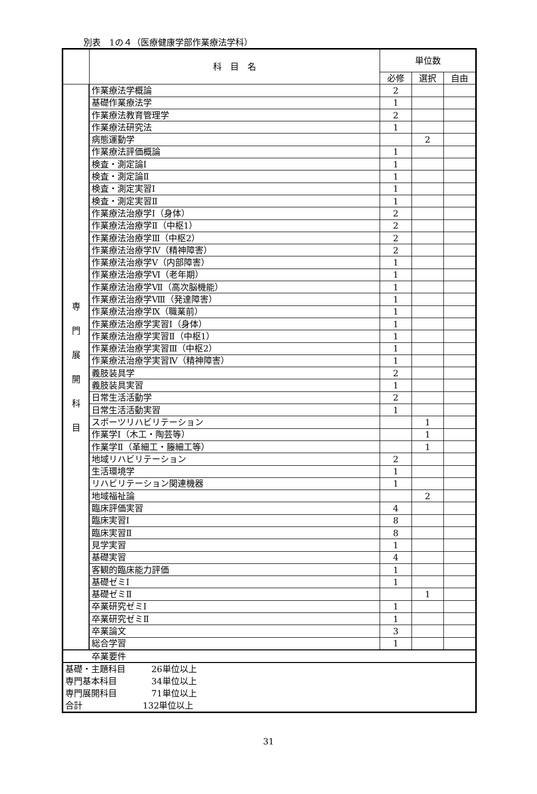別表　1の４（医療健康学部作業療法学科）
| | 科 目 名 | 単位数 | | |
| --- | --- | --- | --- | --- |
| | | 必修 | 選択 | 自由 |
| 専 門 展 開 科 目 | 作業療法学概論 | 2 | | |
| | 基礎作業療法学 | 1 | | |
| | 作業療法教育管理学 | 2 | | |
| | 作業療法研究法 | 1 | | |
| | 病態運動学 | | 2 | |
| | 作業療法評価概論 | 1 | | |
| | 検査・測定論Ⅰ | 1 | | |
| | 検査・測定論Ⅱ | 1 | | |
| | 検査・測定実習Ⅰ | 1 | | |
| | 検査・測定実習Ⅱ | 1 | | |
| | 作業療法治療学Ⅰ（身体） | 2 | | |
| | 作業療法治療学Ⅱ（中枢1） | 2 | | |
| | 作業療法治療学Ⅲ（中枢2） | 2 | | |
| | 作業療法治療学Ⅳ（精神障害） | 2 | | |
| | 作業療法治療学Ⅴ（内部障害） | 1 | | |
| | 作業療法治療学Ⅵ（老年期） | 1 | | |
| | 作業療法治療学Ⅶ（高次脳機能） | 1 | | |
| | 作業療法治療学Ⅷ（発達障害） | 1 | | |
| | 作業療法治療学Ⅸ（職業前） | 1 | | |
| | 作業療法治療学実習Ⅰ（身体） | 1 | | |
| | 作業療法治療学実習Ⅱ（中枢1） | 1 | | |
| | 作業療法治療学実習Ⅲ（中枢2） | 1 | | |
| | 作業療法治療学実習Ⅳ（精神障害） | 1 | | |
| | 義肢装具学 | 2 | | |
| | 義肢装具実習 | 1 | | |
| | 日常生活活動学 | 2 | | |
| | 日常生活活動実習 | 1 | | |
| | スポーツリハビリテーション | | 1 | |
| | 作業学Ⅰ（木工・陶芸等） | | 1 | |
| | 作業学Ⅱ（革細工・籐細工等） | | 1 | |
| | 地域リハビリテーション | 2 | | |
| | 生活環境学 | 1 | | |
| | リハビリテーション関連機器 | 1 | | |
| | 地域福祉論 | | 2 | |
| | 臨床評価実習 | 4 | | |
| | 臨床実習Ⅰ | 8 | | |
| | 臨床実習Ⅱ | 8 | | |
| | 見学実習 | 1 | | |
| | 基礎実習 | 4 | | |
| | 客観的臨床能力評価 | 1 | | |
| | 基礎ゼミⅠ | 1 | | |
| | 基礎ゼミⅡ | | 1 | |
| | 卒業研究ゼミⅠ | 1 | | |
| | 卒業研究ゼミⅡ | 1 | | |
| | 卒業論文 | 3 | | |
| | 総合学習 | 1 | | |
| 卒業要件 | | | | |
| 基礎・主題科目 26単位以上 専門基本科目 34単位以上 専門展開科目 71単位以上 合計 132単位以上 | | | | |
31